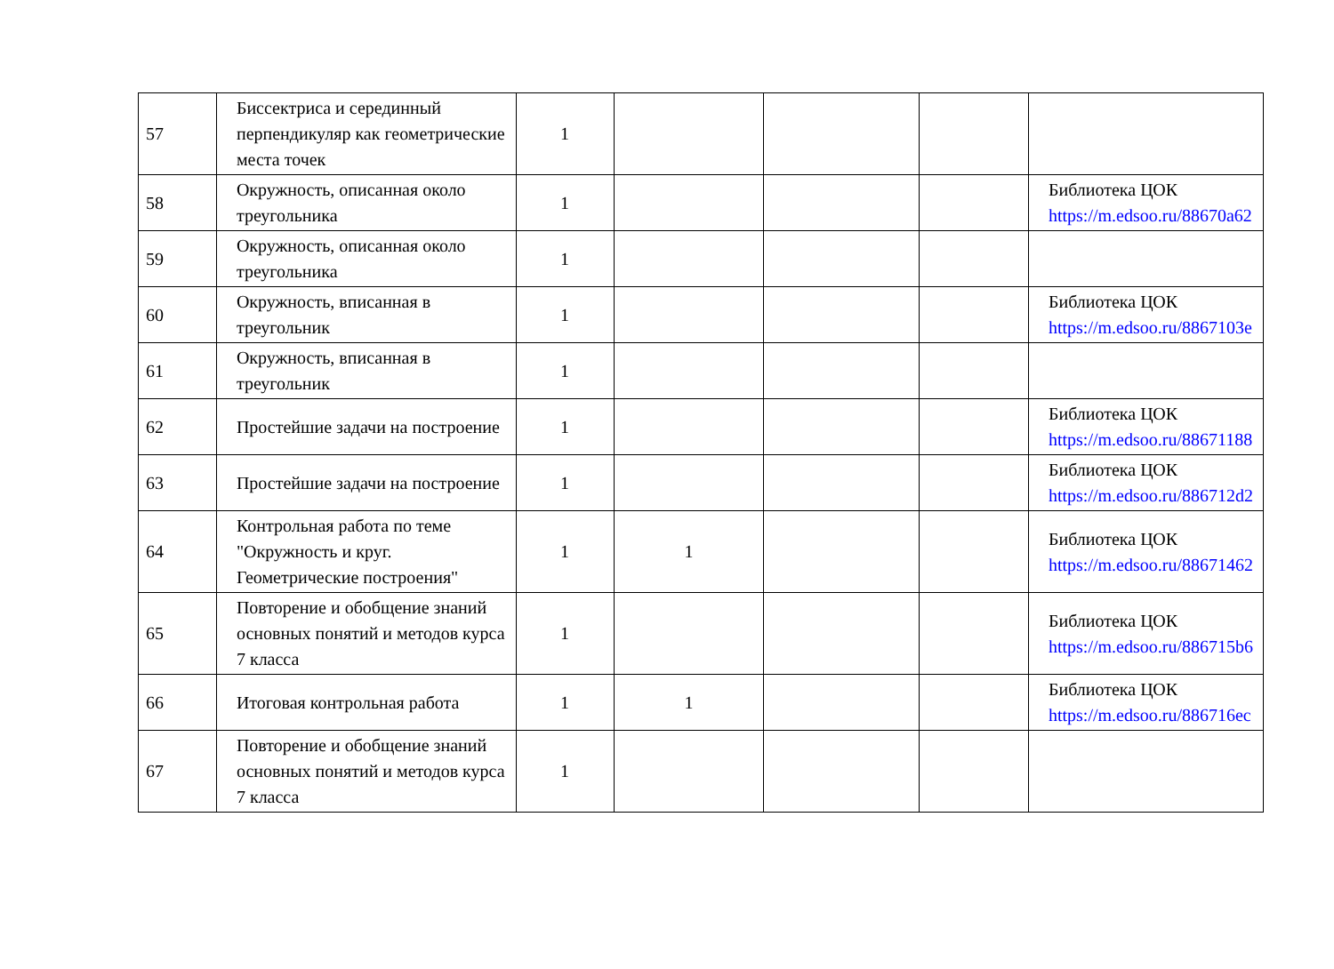| 57 | Биссектриса и серединный перпендикуляр как геометрические места точек | 1 | | | | |
| 58 | Окружность, описанная около треугольника | 1 | | | | Библиотека ЦОК https://m.edsoo.ru/88670a62 |
| 59 | Окружность, описанная около треугольника | 1 | | | | |
| 60 | Окружность, вписанная в треугольник | 1 | | | | Библиотека ЦОК https://m.edsoo.ru/8867103e |
| 61 | Окружность, вписанная в треугольник | 1 | | | | |
| 62 | Простейшие задачи на построение | 1 | | | | Библиотека ЦОК https://m.edsoo.ru/88671188 |
| 63 | Простейшие задачи на построение | 1 | | | | Библиотека ЦОК https://m.edsoo.ru/886712d2 |
| 64 | Контрольная работа по теме "Окружность и круг. Геометрические построения" | 1 | 1 | | | Библиотека ЦОК https://m.edsoo.ru/88671462 |
| 65 | Повторение и обобщение знаний основных понятий и методов курса 7 класса | 1 | | | | Библиотека ЦОК https://m.edsoo.ru/886715b6 |
| 66 | Итоговая контрольная работа | 1 | 1 | | | Библиотека ЦОК https://m.edsoo.ru/886716ec |
| 67 | Повторение и обобщение знаний основных понятий и методов курса 7 класса | 1 | | | | |